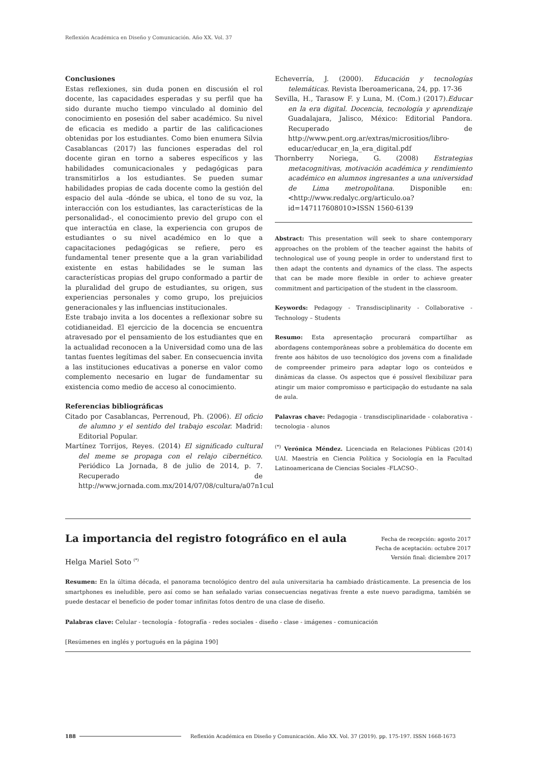Reflexión Académica en Diseño y Comunicación. Año XX. Vol. 37
Conclusiones
Estas reflexiones, sin duda ponen en discusión el rol docente, las capacidades esperadas y su perfil que ha sido durante mucho tiempo vinculado al dominio del conocimiento en posesión del saber académico. Su nivel de eficacia es medido a partir de las calificaciones obtenidas por los estudiantes. Como bien enumera Silvia Casablancas (2017) las funciones esperadas del rol docente giran en torno a saberes específicos y las habilidades comunicacionales y pedagógicas para transmitirlos a los estudiantes. Se pueden sumar habilidades propias de cada docente como la gestión del espacio del aula -dónde se ubica, el tono de su voz, la interacción con los estudiantes, las características de la personalidad-, el conocimiento previo del grupo con el que interactúa en clase, la experiencia con grupos de estudiantes o su nivel académico en lo que a capacitaciones pedagógicas se refiere, pero es fundamental tener presente que a la gran variabilidad existente en estas habilidades se le suman las características propias del grupo conformado a partir de la pluralidad del grupo de estudiantes, su origen, sus experiencias personales y como grupo, los prejuicios generacionales y las influencias institucionales.
Este trabajo invita a los docentes a reflexionar sobre su cotidianeidad. El ejercicio de la docencia se encuentra atravesado por el pensamiento de los estudiantes que en la actualidad reconocen a la Universidad como una de las tantas fuentes legítimas del saber. En consecuencia invita a las instituciones educativas a ponerse en valor como complemento necesario en lugar de fundamentar su existencia como medio de acceso al conocimiento.
Referencias bibliográficas
Citado por Casablancas, Perrenoud, Ph. (2006). El oficio de alumno y el sentido del trabajo escolar. Madrid: Editorial Popular.
Martínez Torrijos, Reyes. (2014) El significado cultural del meme se propaga con el relajo cibernético. Periódico La Jornada, 8 de julio de 2014, p. 7. Recuperado de http://www.jornada.com.mx/2014/07/08/cultura/a07n1cul
Echeverría, J. (2000). Educación y tecnologías telemáticas. Revista Iberoamericana, 24, pp. 17-36
Sevilla, H., Tarasow F. y Luna, M. (Com.) (2017).Educar en la era digital. Docencia, tecnología y aprendizaje Guadalajara, Jalisco, México: Editorial Pandora. Recuperado de http://www.pent.org.ar/extras/micrositios/libro-educar/educar_en_la_era_digital.pdf
Thornberry Noriega, G. (2008) Estrategias metacognitivas, motivación académica y rendimiento académico en alumnos ingresantes a una universidad de Lima metropolitana. Disponible en:<http://www.redalyc.org/articulo.oa?id=147117608010>ISSN 1560-6139
Abstract: This presentation will seek to share contemporary approaches on the problem of the teacher against the habits of technological use of young people in order to understand first to then adapt the contents and dynamics of the class. The aspects that can be made more flexible in order to achieve greater commitment and participation of the student in the classroom.
Keywords: Pedagogy - Transdisciplinarity - Collaborative - Technology – Students
Resumo: Esta apresentação procurará compartilhar as abordagens contemporâneas sobre a problemática do docente em frente aos hábitos de uso tecnológico dos jovens com a finalidade de compreender primeiro para adaptar logo os conteúdos e dinâmicas da classe. Os aspectos que é possível flexibilizar para atingir um maior compromisso e participação do estudante na sala de aula.
Palavras chave: Pedagogia - transdisciplinaridade - colaborativa - tecnologia - alunos
<sup>(*)</sup> Verónica Méndez. Licenciada en Relaciones Públicas (2014) UAI. Maestría en Ciencia Política y Sociología en la Facultad Latinoamericana de Ciencias Sociales -FLACSO-.
Fecha de recepción: agosto 2017
Fecha de aceptación: octubre 2017
Versión final: diciembre 2017
La importancia del registro fotográfico en el aula
Helga Mariel Soto <sup>(*)</sup>
Resumen: En la última década, el panorama tecnológico dentro del aula universitaria ha cambiado drásticamente. La presencia de los smartphones es ineludible, pero así como se han señalado varias consecuencias negativas frente a este nuevo paradigma, también se puede destacar el beneficio de poder tomar infinitas fotos dentro de una clase de diseño.
Palabras clave: Celular - tecnología - fotografía - redes sociales - diseño - clase - imágenes - comunicación
[Resúmenes en inglés y portugués en la página 190]
188 Reflexión Académica en Diseño y Comunicación. Año XX. Vol. 37 (2019). pp. 175-197. ISSN 1668-1673